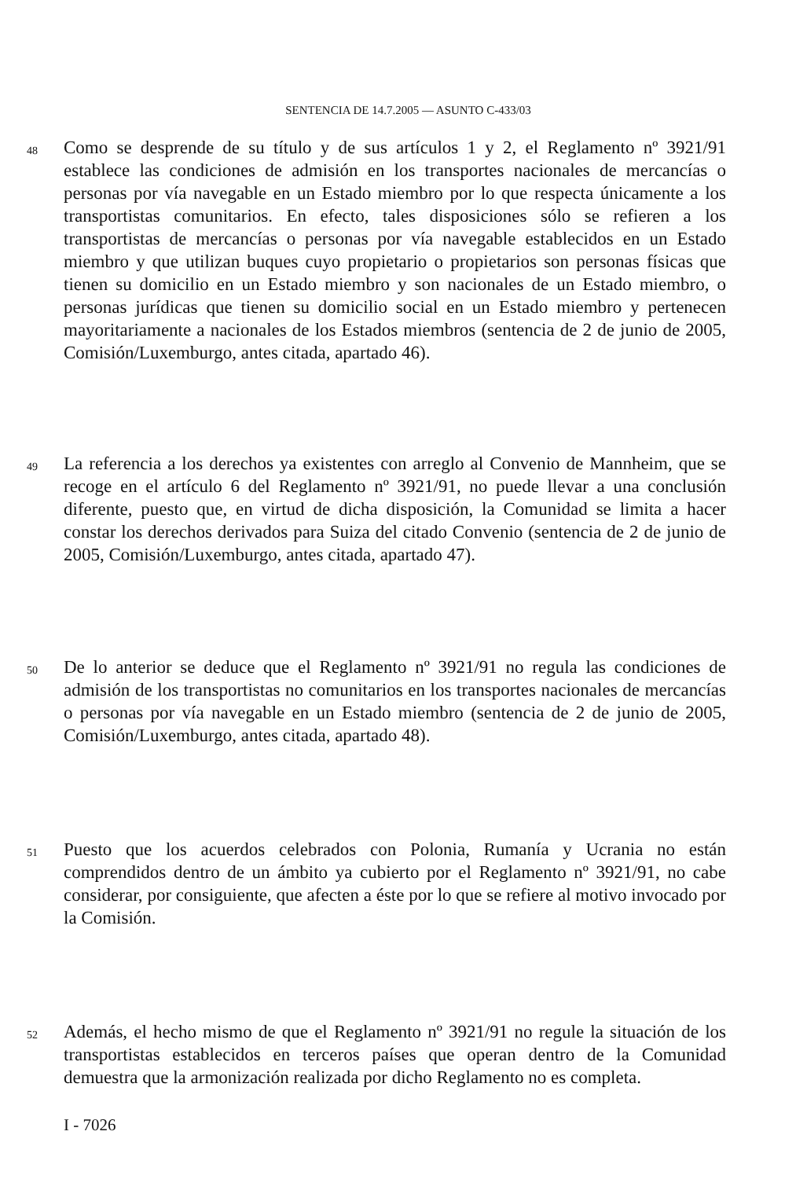SENTENCIA DE 14.7.2005 — ASUNTO C-433/03
48
Como se desprende de su título y de sus artículos 1 y 2, el Reglamento nº 3921/91 establece las condiciones de admisión en los transportes nacionales de mercancías o personas por vía navegable en un Estado miembro por lo que respecta únicamente a los transportistas comunitarios. En efecto, tales disposiciones sólo se refieren a los transportistas de mercancías o personas por vía navegable establecidos en un Estado miembro y que utilizan buques cuyo propietario o propietarios son personas físicas que tienen su domicilio en un Estado miembro y son nacionales de un Estado miembro, o personas jurídicas que tienen su domicilio social en un Estado miembro y pertenecen mayoritariamente a nacionales de los Estados miembros (sentencia de 2 de junio de 2005, Comisión/Luxemburgo, antes citada, apartado 46).
49
La referencia a los derechos ya existentes con arreglo al Convenio de Mannheim, que se recoge en el artículo 6 del Reglamento nº 3921/91, no puede llevar a una conclusión diferente, puesto que, en virtud de dicha disposición, la Comunidad se limita a hacer constar los derechos derivados para Suiza del citado Convenio (sentencia de 2 de junio de 2005, Comisión/Luxemburgo, antes citada, apartado 47).
50
De lo anterior se deduce que el Reglamento nº 3921/91 no regula las condiciones de admisión de los transportistas no comunitarios en los transportes nacionales de mercancías o personas por vía navegable en un Estado miembro (sentencia de 2 de junio de 2005, Comisión/Luxemburgo, antes citada, apartado 48).
51
Puesto que los acuerdos celebrados con Polonia, Rumanía y Ucrania no están comprendidos dentro de un ámbito ya cubierto por el Reglamento nº 3921/91, no cabe considerar, por consiguiente, que afecten a éste por lo que se refiere al motivo invocado por la Comisión.
52
Además, el hecho mismo de que el Reglamento nº 3921/91 no regule la situación de los transportistas establecidos en terceros países que operan dentro de la Comunidad demuestra que la armonización realizada por dicho Reglamento no es completa.
I - 7026